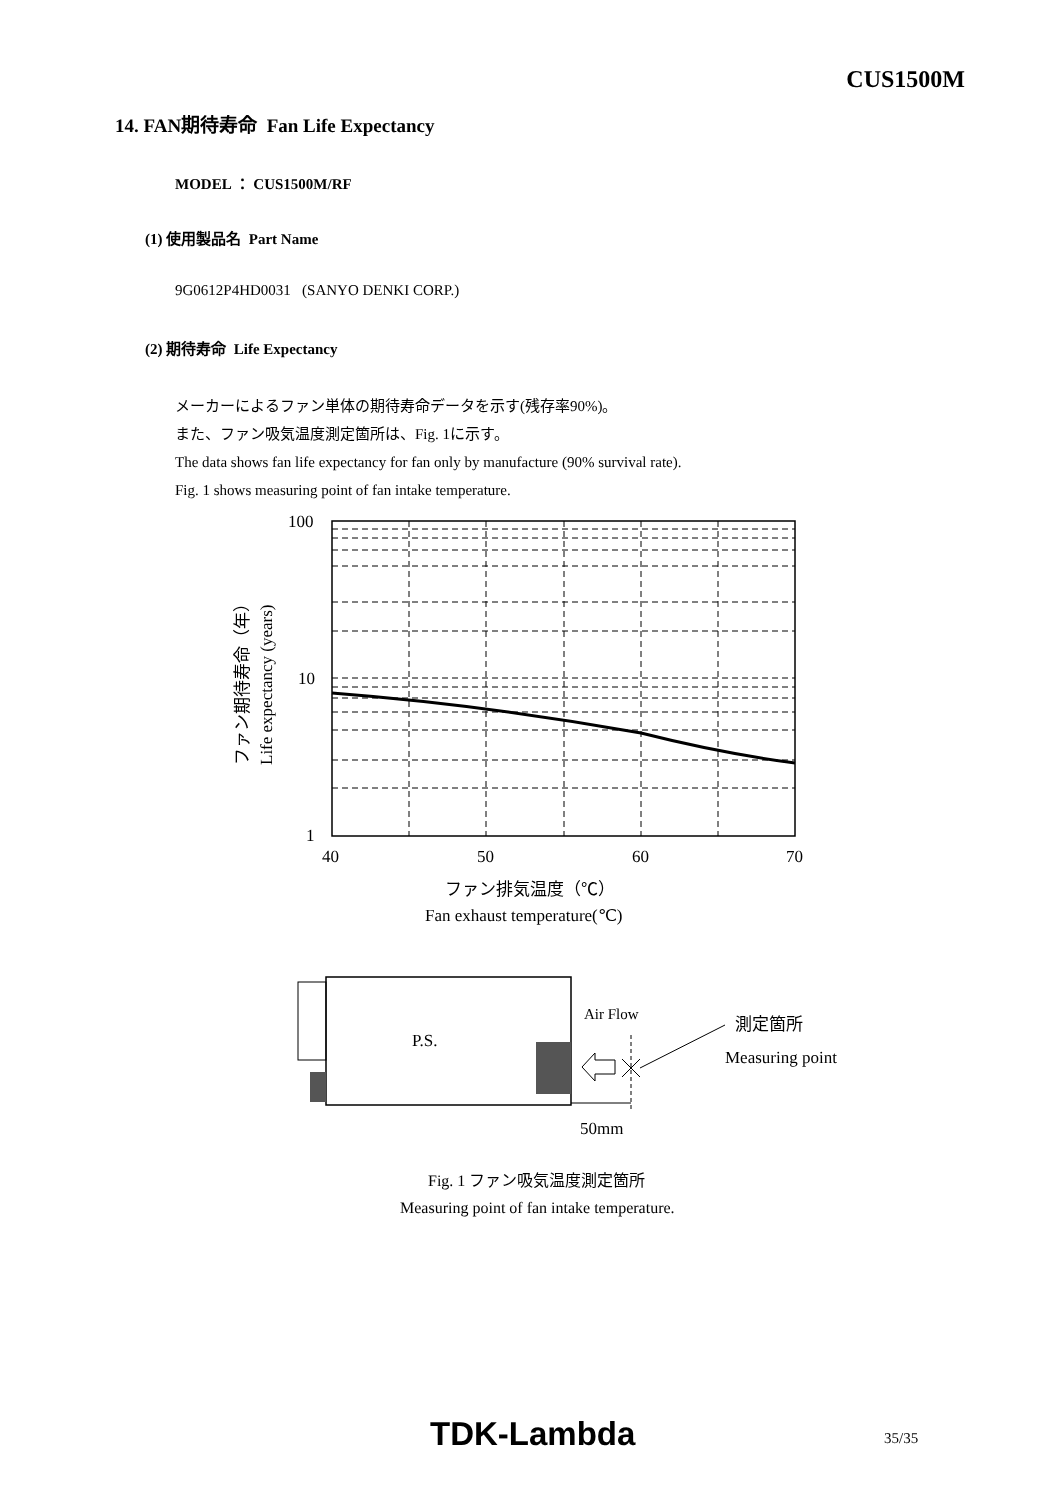CUS1500M
14. FAN期待寿命 Fan Life Expectancy
MODEL ： CUS1500M/RF
(1) 使用製品名 Part Name
9G0612P4HD0031 (SANYO DENKI CORP.)
(2) 期待寿命 Life Expectancy
メーカーによるファン単体の期待寿命データを示す(残存率90%)。
また、ファン吸気温度測定箇所は、Fig. 1に示す。
The data shows fan life expectancy for fan only by manufacture (90% survival rate).
Fig. 1 shows measuring point of fan intake temperature.
100
10
1
40
50
60
70
ファン排気温度（℃）
Fan exhaust temperature(℃)
ファン期待寿命（年）
Life expectancy (years)
P.S.
Air Flow
測定箇所
Measuring point
50mm
Fig. 1 ファン吸気温度測定箇所
Measuring point of fan intake temperature.
TDK-Lambda 35/35